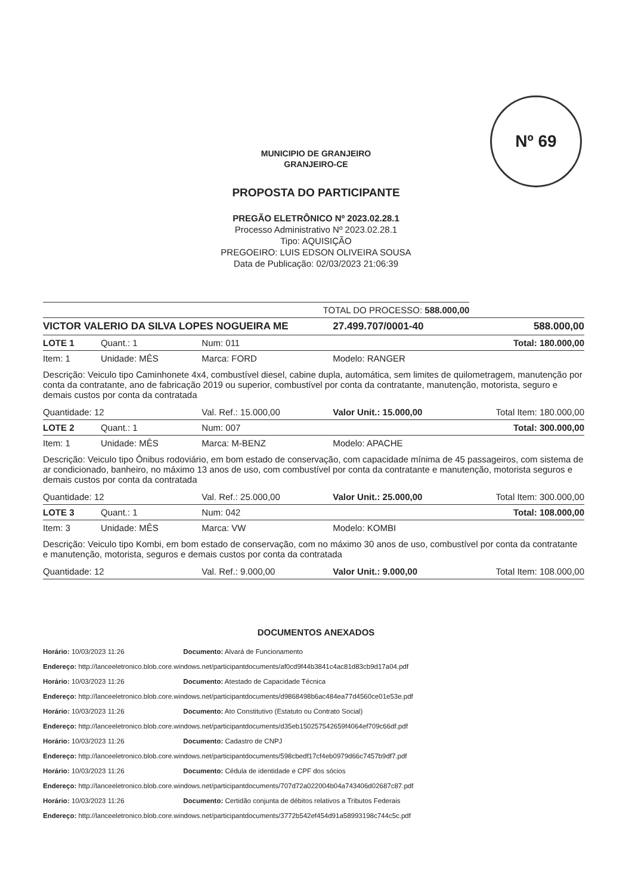Nº 69
MUNICIPIO DE GRANJEIRO
GRANJEIRO-CE
PROPOSTA DO PARTICIPANTE
PREGÃO ELETRÔNICO Nº 2023.02.28.1
Processo Administrativo Nº 2023.02.28.1
Tipo: AQUISIÇÃO
PREGOEIRO: LUIS EDSON OLIVEIRA SOUSA
Data de Publicação: 02/03/2023 21:06:39
| TOTAL DO PROCESSO: 588.000,00 | | | | |
| VICTOR VALERIO DA SILVA LOPES NOGUEIRA ME | | | 27.499.707/0001-40 | 588.000,00 |
| LOTE 1 | Quant.: 1 | Num: 011 | | Total: 180.000,00 |
| Item: 1 | Unidade: MÊS | Marca: FORD | Modelo: RANGER | |
| Descrição: Veiculo tipo Caminhonete 4x4, combustível diesel, cabine dupla, automática, sem limites de quilometragem, manutenção por conta da contratante, ano de fabricação 2019 ou superior, combustível por conta da contratante, manutenção, motorista, seguro e demais custos por conta da contratada | | | | |
| Quantidade: 12 | | Val. Ref.: 15.000,00 | Valor Unit.: 15.000,00 | Total Item: 180.000,00 |
| LOTE 2 | Quant.: 1 | Num: 007 | | Total: 300.000,00 |
| Item: 1 | Unidade: MÊS | Marca: M-BENZ | Modelo: APACHE | |
| Descrição: Veiculo tipo Ônibus rodoviário, em bom estado de conservação, com capacidade mínima de 45 passageiros, com sistema de ar condicionado, banheiro, no máximo 13 anos de uso, com combustível por conta da contratante e manutenção, motorista seguros e demais custos por conta da contratada | | | | |
| Quantidade: 12 | | Val. Ref.: 25.000,00 | Valor Unit.: 25.000,00 | Total Item: 300.000,00 |
| LOTE 3 | Quant.: 1 | Num: 042 | | Total: 108.000,00 |
| Item: 3 | Unidade: MÊS | Marca: VW | Modelo: KOMBI | |
| Descrição: Veiculo tipo Kombi, em bom estado de conservação, com no máximo 30 anos de uso, combustível por conta da contratante e manutenção, motorista, seguros e demais custos por conta da contratada | | | | |
| Quantidade: 12 | | Val. Ref.: 9.000,00 | Valor Unit.: 9.000,00 | Total Item: 108.000,00 |
DOCUMENTOS ANEXADOS
Horário: 10/03/2023 11:26 Documento: Alvará de Funcionamento
Endereço: http://lanceeletronico.blob.core.windows.net/participantdocuments/af0cd9f44b3841c4ac81d83cb9d17a04.pdf
Horário: 10/03/2023 11:26 Documento: Atestado de Capacidade Técnica
Endereço: http://lanceeletronico.blob.core.windows.net/participantdocuments/d9868498b6ac484ea77d4560ce01e53e.pdf
Horário: 10/03/2023 11:26 Documento: Ato Constitutivo (Estatuto ou Contrato Social)
Endereço: http://lanceeletronico.blob.core.windows.net/participantdocuments/d35eb150257542659f4064ef709c66df.pdf
Horário: 10/03/2023 11:26 Documento: Cadastro de CNPJ
Endereço: http://lanceeletronico.blob.core.windows.net/participantdocuments/598cbedf17cf4eb0979d66c7457b9df7.pdf
Horário: 10/03/2023 11:26 Documento: Cédula de identidade e CPF dos sócios
Endereço: http://lanceeletronico.blob.core.windows.net/participantdocuments/707d72a022004b04a743406d02687c87.pdf
Horário: 10/03/2023 11:26 Documento: Certidão conjunta de débitos relativos a Tributos Federais
Endereço: http://lanceeletronico.blob.core.windows.net/participantdocuments/3772b542ef454d91a58993198c744c5c.pdf